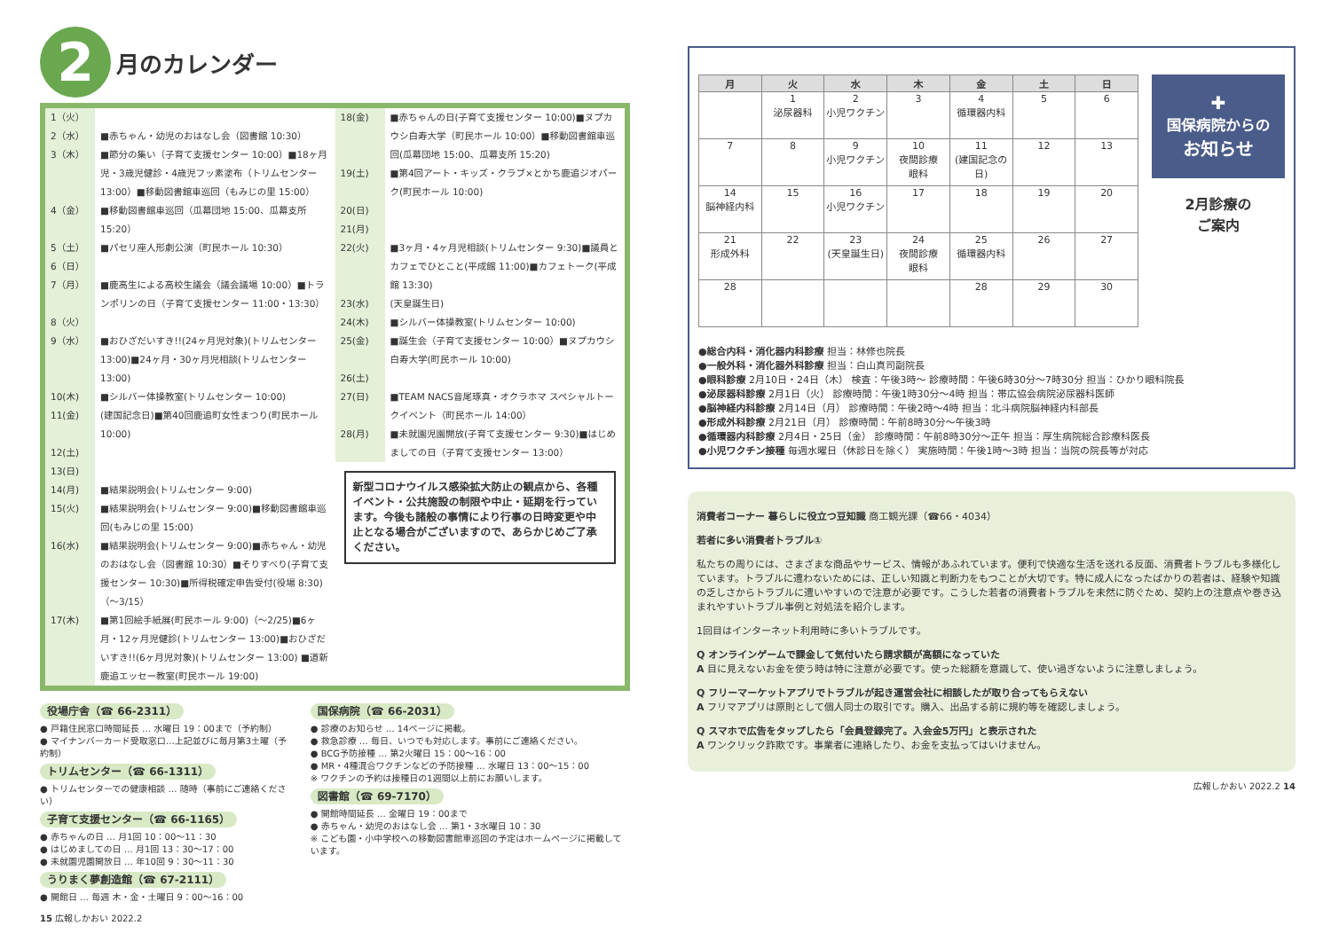2 月のカレンダー
1（火）
2（水） ■赤ちゃん・幼児のおはなし会（図書館 10:30）
3（木） ■節分の集い（子育て支援センター 10:00）■18ヶ月児・3歳児健診・4歳児フッ素塗布（トリムセンター 13:00）■移動図書館車巡回（もみじの里 15:00）
4（金） ■移動図書館車巡回（瓜幕団地 15:00、瓜幕支所 15:20）
5（土） ■パセリ座人形劇公演（町民ホール 10:30）
6（日）
7（月） ■鹿高生による高校生議会（議会議場 10:00）■トランポリンの日（子育て支援センター 11:00・13:30）
8（火）
9（水） ■おひざだいすき!!(24ヶ月児対象)(トリムセンター 13:00)■24ヶ月・30ヶ月児相談(トリムセンター 13:00)
10(木) ■シルバー体操教室(トリムセンター 10:00)
11(金) (建国記念日)■第40回鹿追町女性まつり(町民ホール 10:00)
12(土)
13(日)
14(月) ■結果説明会(トリムセンター 9:00)
15(火) ■結果説明会(トリムセンター 9:00)■移動図書館車巡回(もみじの里 15:00)
16(水) ■結果説明会(トリムセンター 9:00)■赤ちゃん・幼児のおはなし会（図書館 10:30）■そりすべり(子育て支援センター 10:30)■所得税確定申告受付(役場 8:30)（～3/15）
17(木) ■第1回絵手紙展(町民ホール 9:00)（～2/25)■6ヶ月・12ヶ月児健診(トリムセンター 13:00)■おひざだいすき!!(6ヶ月児対象)(トリムセンター 13:00) ■道新鹿追エッセー教室(町民ホール 19:00)
18(金) ■赤ちゃんの日(子育て支援センター 10:00)■ヌプカウシ白寿大学（町民ホール 10:00）■移動図書館車巡回(瓜幕団地 15:00、瓜幕支所 15:20)
19(土) ■第4回アート・キッズ・クラブ×とかち鹿追ジオパーク(町民ホール 10:00)
20(日)
21(月)
22(火) ■3ヶ月・4ヶ月児相談(トリムセンター 9:30)■議員とカフェでひとこと(平成館 11:00)■カフェトーク(平成館 13:30)
23(水) (天皇誕生日)
24(木) ■シルバー体操教室(トリムセンター 10:00)
25(金) ■誕生会（子育て支援センター 10:00）■ヌプカウシ白寿大学(町民ホール 10:00)
26(土)
27(日) ■TEAM NACS音尾琢真・オクラホマ スペシャルトークイベント（町民ホール 14:00）
28(月) ■未就園児園開放(子育て支援センター 9:30)■はじめましての日（子育て支援センター 13:00）
新型コロナウイルス感染拡大防止の観点から、各種イベント・公共施設の制限や中止・延期を行っています。今後も諸般の事情により行事の日時変更や中止となる場合がございますので、あらかじめご了承ください。
役場庁舎（☎ 66-2311）
● 戸籍住民窓口時間延長 … 水曜日 19：00まで（予約制）
● マイナンバーカード受取窓口…上記並びに毎月第3土曜（予約制）
トリムセンター（☎ 66-1311）
● トリムセンターでの健康相談 … 随時（事前にご連絡ください）
子育て支援センター（☎ 66-1165）
● 赤ちゃんの日 … 月1回 10：00～11：30
● はじめましての日 … 月1回 13：30～17：00
● 未就園児園開放日 … 年10回 9：30～11：30
うりまく夢創造館（☎ 67-2111）
● 開館日 … 毎週 木・金・土曜日 9：00～16：00
国保病院（☎ 66-2031）
● 診療のお知らせ … 14ページに掲載。
● 救急診療 … 毎日、いつでも対応します。事前にご連絡ください。
● BCG予防接種 … 第2火曜日 15：00～16：00
● MR・4種混合ワクチンなどの予防接種 … 水曜日 13：00～15：00
※ ワクチンの予約は接種日の1週間以上前にお願いします。
図書館（☎ 69-7170）
● 開館時間延長 … 金曜日 19：00まで
● 赤ちゃん・幼児のおはなし会 … 第1・3水曜日 10：30
※ こども園・小中学校への移動図書館車巡回の予定はホームページに掲載しています。
15 広報しかおい 2022.2
| 月 | 火 | 水 | 木 | 金 | 土 | 日 |
| --- | --- | --- | --- | --- | --- | --- |
| | 1 泌尿器科 | 2 小児ワクチン | 3 | 4 循環器内科 | 5 | 6 |
| 7 | 8 | 9 小児ワクチン | 10 夜間診療 眼科 | 11 (建国記念の日) | 12 | 13 |
| 14 脳神経内科 | 15 | 16 小児ワクチン | 17 | 18 | 19 | 20 |
| 21 形成外科 | 22 | 23 (天皇誕生日) | 24 夜間診療 眼科 | 25 循環器内科 | 26 | 27 |
| 28 | | | | 28 | 29 | 30 |
✚
国保病院からの
お知らせ
2月診療の
ご案内
●総合内科・消化器内科診療 担当：林修也院長
●一般外科・消化器外科診療 担当：白山真司副院長
●眼科診療 2月10日・24日（木） 検査：午後3時～ 診療時間：午後6時30分～7時30分 担当：ひかり眼科院長
●泌尿器科診療 2月1日（火） 診療時間：午後1時30分～4時 担当：帯広協会病院泌尿器科医師
●脳神経内科診療 2月14日（月） 診療時間：午後2時～4時 担当：北斗病院脳神経内科部長
●形成外科診療 2月21日（月） 診療時間：午前8時30分～午後3時
●循環器内科診療 2月4日・25日（金） 診療時間：午前8時30分～正午 担当：厚生病院総合診療科医長
●小児ワクチン接種 毎週水曜日（休診日を除く） 実施時間：午後1時～3時 担当：当院の院長等が対応
消費者コーナー 暮らしに役立つ豆知識 商工観光課（☎66・4034）
若者に多い消費者トラブル①
私たちの周りには、さまざまな商品やサービス、情報があふれています。便利で快適な生活を送れる反面、消費者トラブルも多様化しています。トラブルに遭わないためには、正しい知識と判断力をもつことが大切です。特に成人になったばかりの若者は、経験や知識の乏しさからトラブルに遭いやすいので注意が必要です。こうした若者の消費者トラブルを未然に防ぐため、契約上の注意点や巻き込まれやすいトラブル事例と対処法を紹介します。
1回目はインターネット利用時に多いトラブルです。
Q オンラインゲームで課金して気付いたら請求額が高額になっていた
A 目に見えないお金を使う時は特に注意が必要です。使った総額を意識して、使い過ぎないように注意しましょう。
Q フリーマーケットアプリでトラブルが起き運営会社に相談したが取り合ってもらえない
A フリマアプリは原則として個人同士の取引です。購入、出品する前に規約等を確認しましょう。
Q スマホで広告をタップしたら「会員登録完了。入会金5万円」と表示された
A ワンクリック詐欺です。事業者に連絡したり、お金を支払ってはいけません。
広報しかおい 2022.2 14